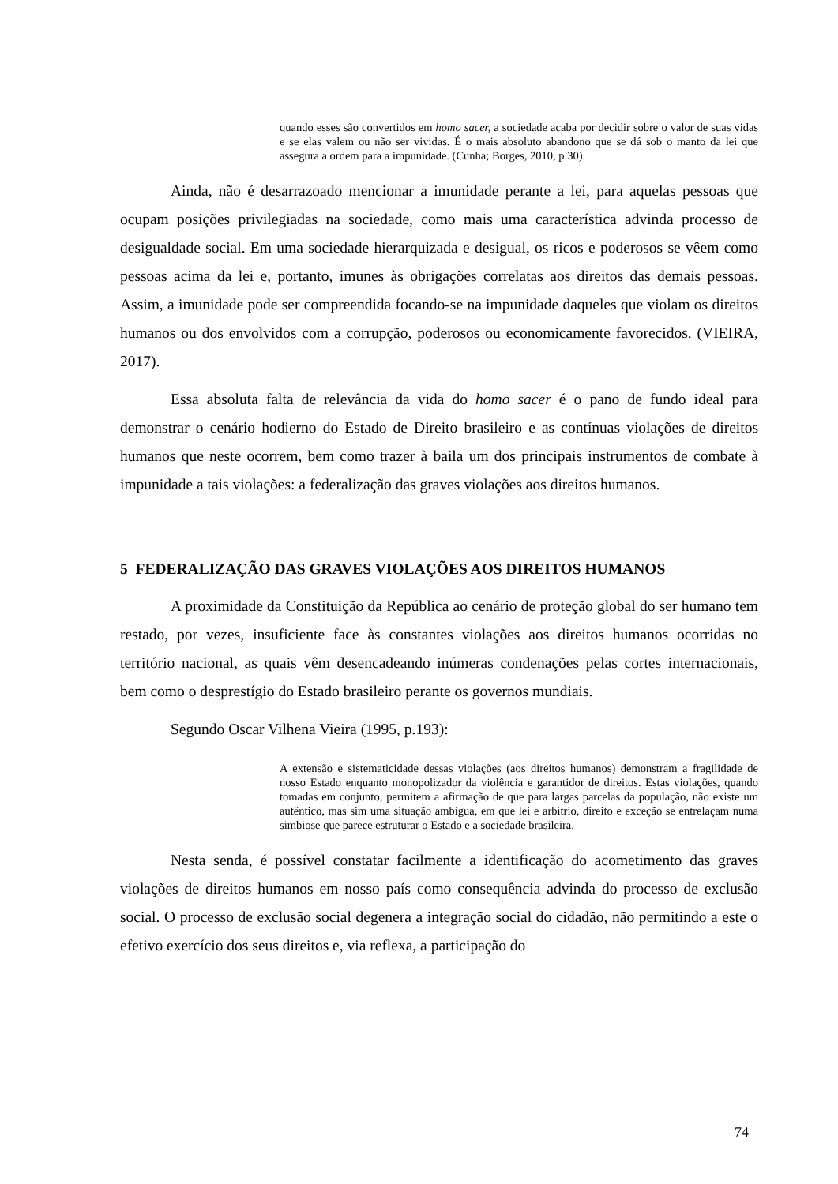quando esses são convertidos em homo sacer, a sociedade acaba por decidir sobre o valor de suas vidas e se elas valem ou não ser vividas. É o mais absoluto abandono que se dá sob o manto da lei que assegura a ordem para a impunidade. (Cunha; Borges, 2010, p.30).
Ainda, não é desarrazoado mencionar a imunidade perante a lei, para aquelas pessoas que ocupam posições privilegiadas na sociedade, como mais uma característica advinda processo de desigualdade social. Em uma sociedade hierarquizada e desigual, os ricos e poderosos se vêem como pessoas acima da lei e, portanto, imunes às obrigações correlatas aos direitos das demais pessoas. Assim, a imunidade pode ser compreendida focando-se na impunidade daqueles que violam os direitos humanos ou dos envolvidos com a corrupção, poderosos ou economicamente favorecidos. (VIEIRA, 2017).
Essa absoluta falta de relevância da vida do homo sacer é o pano de fundo ideal para demonstrar o cenário hodierno do Estado de Direito brasileiro e as contínuas violações de direitos humanos que neste ocorrem, bem como trazer à baila um dos principais instrumentos de combate à impunidade a tais violações: a federalização das graves violações aos direitos humanos.
5 FEDERALIZAÇÃO DAS GRAVES VIOLAÇÕES AOS DIREITOS HUMANOS
A proximidade da Constituição da República ao cenário de proteção global do ser humano tem restado, por vezes, insuficiente face às constantes violações aos direitos humanos ocorridas no território nacional, as quais vêm desencadeando inúmeras condenações pelas cortes internacionais, bem como o desprestígio do Estado brasileiro perante os governos mundiais.
Segundo Oscar Vilhena Vieira (1995, p.193):
A extensão e sistematicidade dessas violações (aos direitos humanos) demonstram a fragilidade de nosso Estado enquanto monopolizador da violência e garantidor de direitos. Estas violações, quando tomadas em conjunto, permitem a afirmação de que para largas parcelas da população, não existe um autêntico, mas sim uma situação ambígua, em que lei e arbítrio, direito e exceção se entrelaçam numa simbiose que parece estruturar o Estado e a sociedade brasileira.
Nesta senda, é possível constatar facilmente a identificação do acometimento das graves violações de direitos humanos em nosso país como consequência advinda do processo de exclusão social. O processo de exclusão social degenera a integração social do cidadão, não permitindo a este o efetivo exercício dos seus direitos e, via reflexa, a participação do
74